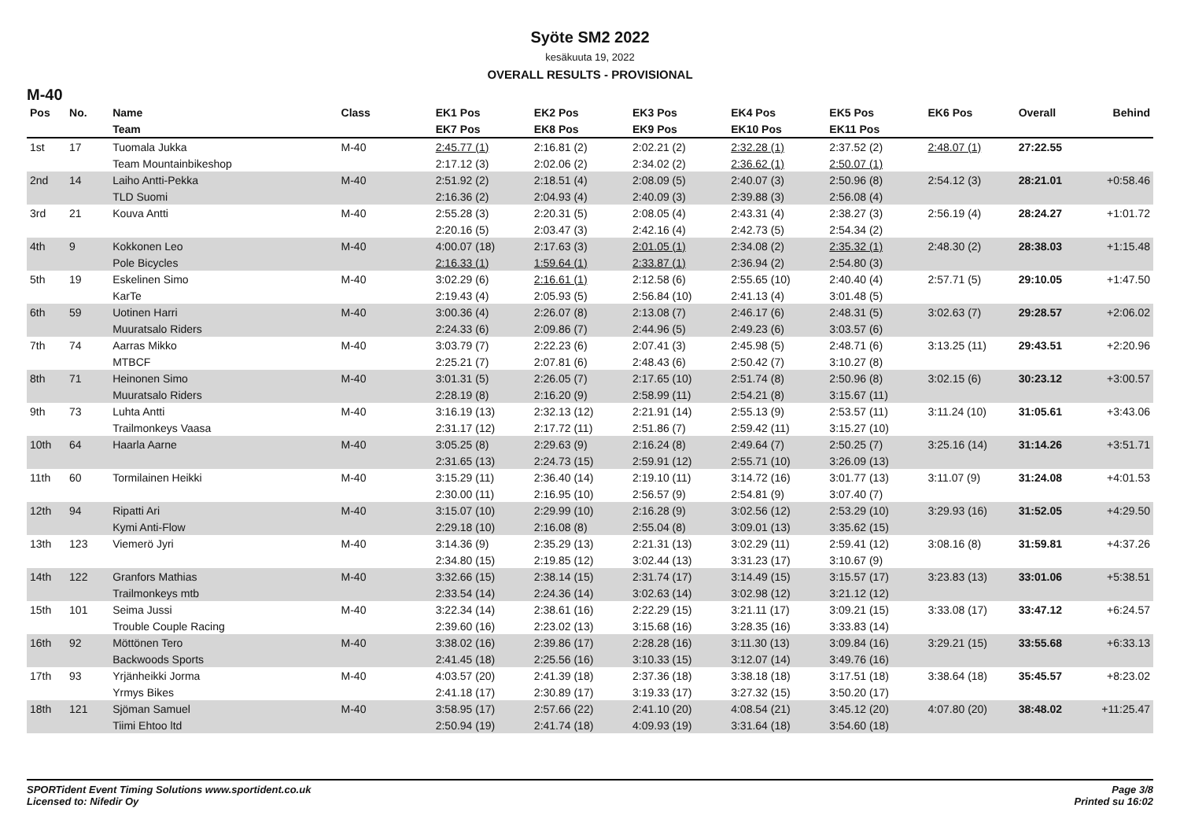Syöte SM2 2022
kesäkuuta 19, 2022
OVERALL RESULTS - PROVISIONAL
M-40
| Pos | No. | Name | Class | EK1 Pos | EK2 Pos | EK3 Pos | EK4 Pos | EK5 Pos | EK6 Pos | Overall | Behind |
| --- | --- | --- | --- | --- | --- | --- | --- | --- | --- | --- | --- |
| | | Team | | EK7 Pos | EK8 Pos | EK9 Pos | EK10 Pos | EK11 Pos | | | |
| 1st | 17 | Tuomala Jukka | M-40 | 2:45.77 (1) | 2:16.81 (2) | 2:02.21 (2) | 2:32.28 (1) | 2:37.52 (2) | 2:48.07 (1) | 27:22.55 | |
| | | Team Mountainbikeshop | | 2:17.12 (3) | 2:02.06 (2) | 2:34.02 (2) | 2:36.62 (1) | 2:50.07 (1) | | | |
| 2nd | 14 | Laiho Antti-Pekka | M-40 | 2:51.92 (2) | 2:18.51 (4) | 2:08.09 (5) | 2:40.07 (3) | 2:50.96 (8) | 2:54.12 (3) | 28:21.01 | +0:58.46 |
| | | TLD Suomi | | 2:16.36 (2) | 2:04.93 (4) | 2:40.09 (3) | 2:39.88 (3) | 2:56.08 (4) | | | |
| 3rd | 21 | Kouva Antti | M-40 | 2:55.28 (3) | 2:20.31 (5) | 2:08.05 (4) | 2:43.31 (4) | 2:38.27 (3) | 2:56.19 (4) | 28:24.27 | +1:01.72 |
| | | | | 2:20.16 (5) | 2:03.47 (3) | 2:42.16 (4) | 2:42.73 (5) | 2:54.34 (2) | | | |
| 4th | 9 | Kokkonen Leo | M-40 | 4:00.07 (18) | 2:17.63 (3) | 2:01.05 (1) | 2:34.08 (2) | 2:35.32 (1) | 2:48.30 (2) | 28:38.03 | +1:15.48 |
| | | Pole Bicycles | | 2:16.33 (1) | 1:59.64 (1) | 2:33.87 (1) | 2:36.94 (2) | 2:54.80 (3) | | | |
| 5th | 19 | Eskelinen Simo | M-40 | 3:02.29 (6) | 2:16.61 (1) | 2:12.58 (6) | 2:55.65 (10) | 2:40.40 (4) | 2:57.71 (5) | 29:10.05 | +1:47.50 |
| | | KarTe | | 2:19.43 (4) | 2:05.93 (5) | 2:56.84 (10) | 2:41.13 (4) | 3:01.48 (5) | | | |
| 6th | 59 | Uotinen Harri | M-40 | 3:00.36 (4) | 2:26.07 (8) | 2:13.08 (7) | 2:46.17 (6) | 2:48.31 (5) | 3:02.63 (7) | 29:28.57 | +2:06.02 |
| | | Muuratsalo Riders | | 2:24.33 (6) | 2:09.86 (7) | 2:44.96 (5) | 2:49.23 (6) | 3:03.57 (6) | | | |
| 7th | 74 | Aarras Mikko | M-40 | 3:03.79 (7) | 2:22.23 (6) | 2:07.41 (3) | 2:45.98 (5) | 2:48.71 (6) | 3:13.25 (11) | 29:43.51 | +2:20.96 |
| | | MTBCF | | 2:25.21 (7) | 2:07.81 (6) | 2:48.43 (6) | 2:50.42 (7) | 3:10.27 (8) | | | |
| 8th | 71 | Heinonen Simo | M-40 | 3:01.31 (5) | 2:26.05 (7) | 2:17.65 (10) | 2:51.74 (8) | 2:50.96 (8) | 3:02.15 (6) | 30:23.12 | +3:00.57 |
| | | Muuratsalo Riders | | 2:28.19 (8) | 2:16.20 (9) | 2:58.99 (11) | 2:54.21 (8) | 3:15.67 (11) | | | |
| 9th | 73 | Luhta Antti | M-40 | 3:16.19 (13) | 2:32.13 (12) | 2:21.91 (14) | 2:55.13 (9) | 2:53.57 (11) | 3:11.24 (10) | 31:05.61 | +3:43.06 |
| | | Trailmonkeys Vaasa | | 2:31.17 (12) | 2:17.72 (11) | 2:51.86 (7) | 2:59.42 (11) | 3:15.27 (10) | | | |
| 10th | 64 | Haarla Aarne | M-40 | 3:05.25 (8) | 2:29.63 (9) | 2:16.24 (8) | 2:49.64 (7) | 2:50.25 (7) | 3:25.16 (14) | 31:14.26 | +3:51.71 |
| | | | | 2:31.65 (13) | 2:24.73 (15) | 2:59.91 (12) | 2:55.71 (10) | 3:26.09 (13) | | | |
| 11th | 60 | Tormilainen Heikki | M-40 | 3:15.29 (11) | 2:36.40 (14) | 2:19.10 (11) | 3:14.72 (16) | 3:01.77 (13) | 3:11.07 (9) | 31:24.08 | +4:01.53 |
| | | | | 2:30.00 (11) | 2:16.95 (10) | 2:56.57 (9) | 2:54.81 (9) | 3:07.40 (7) | | | |
| 12th | 94 | Ripatti Ari | M-40 | 3:15.07 (10) | 2:29.99 (10) | 2:16.28 (9) | 3:02.56 (12) | 2:53.29 (10) | 3:29.93 (16) | 31:52.05 | +4:29.50 |
| | | Kymi Anti-Flow | | 2:29.18 (10) | 2:16.08 (8) | 2:55.04 (8) | 3:09.01 (13) | 3:35.62 (15) | | | |
| 13th | 123 | Viemerö Jyri | M-40 | 3:14.36 (9) | 2:35.29 (13) | 2:21.31 (13) | 3:02.29 (11) | 2:59.41 (12) | 3:08.16 (8) | 31:59.81 | +4:37.26 |
| | | | | 2:34.80 (15) | 2:19.85 (12) | 3:02.44 (13) | 3:31.23 (17) | 3:10.67 (9) | | | |
| 14th | 122 | Granfors Mathias | M-40 | 3:32.66 (15) | 2:38.14 (15) | 2:31.74 (17) | 3:14.49 (15) | 3:15.57 (17) | 3:23.83 (13) | 33:01.06 | +5:38.51 |
| | | Trailmonkeys mtb | | 2:33.54 (14) | 2:24.36 (14) | 3:02.63 (14) | 3:02.98 (12) | 3:21.12 (12) | | | |
| 15th | 101 | Seima Jussi | M-40 | 3:22.34 (14) | 2:38.61 (16) | 2:22.29 (15) | 3:21.11 (17) | 3:09.21 (15) | 3:33.08 (17) | 33:47.12 | +6:24.57 |
| | | Trouble Couple Racing | | 2:39.60 (16) | 2:23.02 (13) | 3:15.68 (16) | 3:28.35 (16) | 3:33.83 (14) | | | |
| 16th | 92 | Möttönen Tero | M-40 | 3:38.02 (16) | 2:39.86 (17) | 2:28.28 (16) | 3:11.30 (13) | 3:09.84 (16) | 3:29.21 (15) | 33:55.68 | +6:33.13 |
| | | Backwoods Sports | | 2:41.45 (18) | 2:25.56 (16) | 3:10.33 (15) | 3:12.07 (14) | 3:49.76 (16) | | | |
| 17th | 93 | Yrjänheikki Jorma | M-40 | 4:03.57 (20) | 2:41.39 (18) | 2:37.36 (18) | 3:38.18 (18) | 3:17.51 (18) | 3:38.64 (18) | 35:45.57 | +8:23.02 |
| | | Yrmys Bikes | | 2:41.18 (17) | 2:30.89 (17) | 3:19.33 (17) | 3:27.32 (15) | 3:50.20 (17) | | | |
| 18th | 121 | Sjöman Samuel | M-40 | 3:58.95 (17) | 2:57.66 (22) | 2:41.10 (20) | 4:08.54 (21) | 3:45.12 (20) | 4:07.80 (20) | 38:48.02 | +11:25.47 |
| | | Tiimi Ehtoo ltd | | 2:50.94 (19) | 2:41.74 (18) | 4:09.93 (19) | 3:31.64 (18) | 3:54.60 (18) | | | |
SPORTident Event Timing Solutions www.sportident.co.uk
Licensed to: Nifedir Oy
Page 3/8
Printed su 16:02